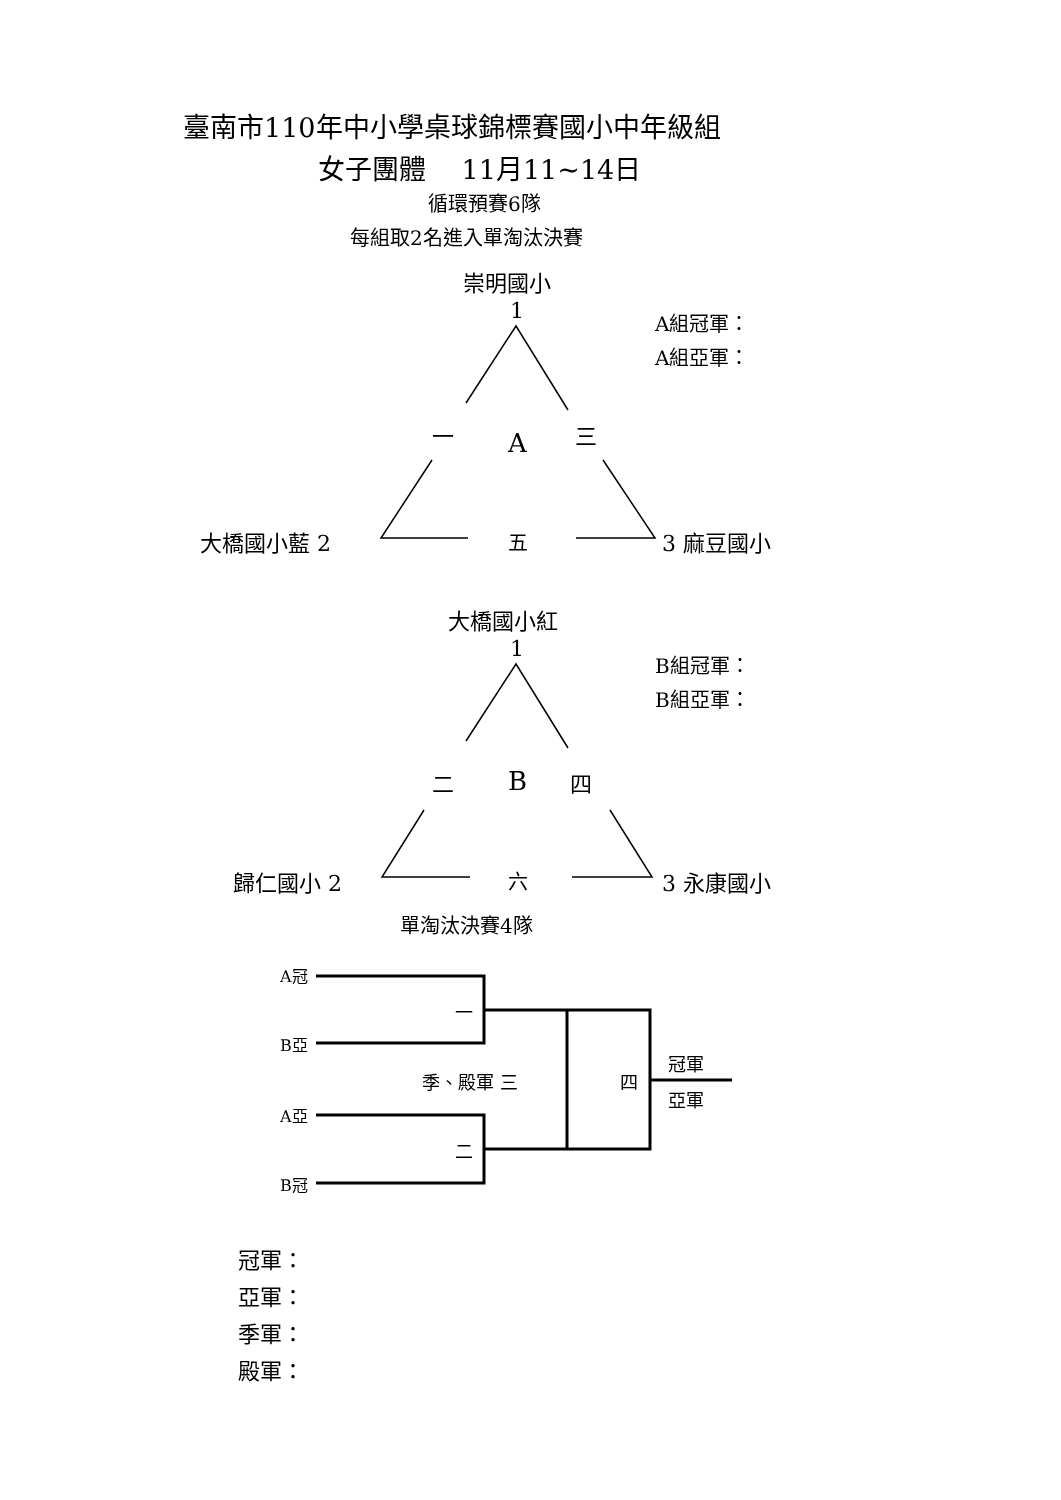臺南市110年中小學桌球錦標賽國小中年級組
女子團體　 11月11~14日
循環預賽6隊
每組取2名進入單淘汰決賽
崇明國小
1 A組冠軍：
A組亞軍：
一 A 三
大橋國小藍 2 五 3 麻豆國小
大橋國小紅
1 B組冠軍：
B組亞軍：
二 B 四
歸仁國小 2 六 3 永康國小
單淘汰決賽4隊
A冠
一
B亞
季、殿軍 三 四
冠軍
亞軍
A亞
二
B冠
冠軍：
亞軍：
季軍：
殿軍：